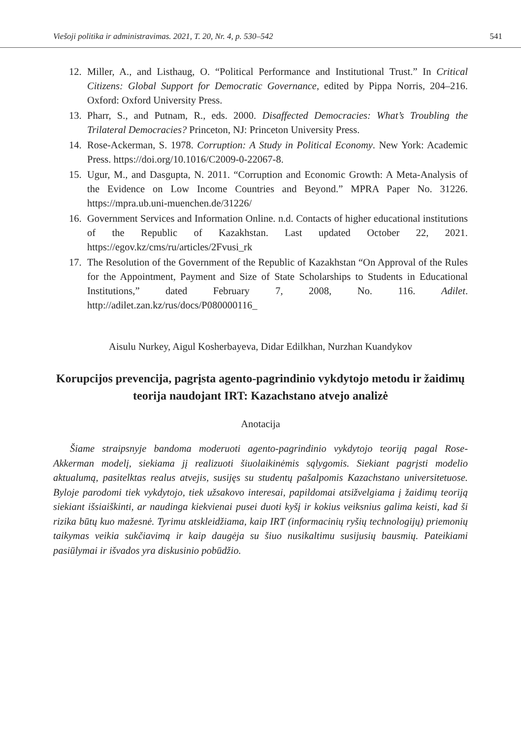Viešoji politika ir administravimas. 2021, T. 20, Nr. 4, p. 530–542 541
12. Miller, A., and Listhaug, O. “Political Performance and Institutional Trust.” In Critical Citizens: Global Support for Democratic Governance, edited by Pippa Norris, 204–216. Oxford: Oxford University Press.
13. Pharr, S., and Putnam, R., eds. 2000. Disaffected Democracies: What’s Troubling the Trilateral Democracies? Princeton, NJ: Princeton University Press.
14. Rose-Ackerman, S. 1978. Corruption: A Study in Political Economy. New York: Academic Press. https://doi.org/10.1016/C2009-0-22067-8.
15. Ugur, M., and Dasgupta, N. 2011. “Corruption and Economic Growth: A Meta-Analysis of the Evidence on Low Income Countries and Beyond.” MPRA Paper No. 31226. https://mpra.ub.uni-muenchen.de/31226/
16. Government Services and Information Online. n.d. Contacts of higher educational institutions of the Republic of Kazakhstan. Last updated October 22, 2021. https://egov.kz/cms/ru/articles/2Fvusi_rk
17. The Resolution of the Government of the Republic of Kazakhstan “On Approval of the Rules for the Appointment, Payment and Size of State Scholarships to Students in Educational Institutions,” dated February 7, 2008, No. 116. Adilet. http://adilet.zan.kz/rus/docs/P080000116_
Aisulu Nurkey, Aigul Kosherbayeva, Didar Edilkhan, Nurzhan Kuandykov
Korupcijos prevencija, pagrįsta agento-pagrindinio vykdytojo metodu ir žaidimų teorija naudojant IRT: Kazachstano atvejo analizė
Anotacija
Šiame straipsnyje bandoma moderuoti agento-pagrindinio vykdytojo teoriją pagal Rose-Akkerman modelį, siekiama jį realizuoti šiuolaikinėmis sąlygomis. Siekiant pagrįsti modelio aktualumą, pasitelktas realus atvejis, susijęs su studentų pašalpomis Kazachstano universitetuose. Byloje parodomi tiek vykdytojo, tiek užsakovo interesai, papildomai atsižvelgiama į žaidimų teoriją siekiant išsiaiškinti, ar naudinga kiekvienai pusei duoti kyšį ir kokius veiksnius galima keisti, kad ši rizika būtų kuo mažesnė. Tyrimu atskleidžiama, kaip IRT (informacinių ryšių technologijų) priemonių taikymas veikia sukčiavimą ir kaip daugėja su šiuo nusikaltimu susijusių bausmių. Pateikiami pasiūlymai ir išvados yra diskusinio pobūdžio.